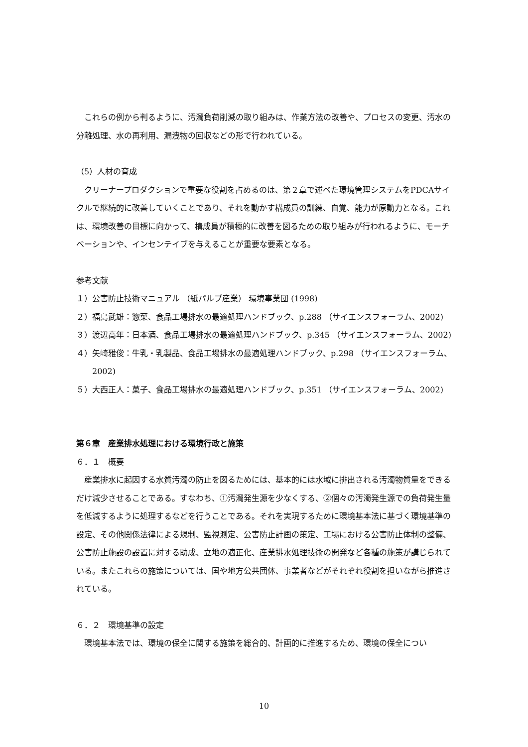これらの例から判るように、汚濁負荷削減の取り組みは、作業方法の改善や、プロセスの変更、汚水の分離処理、水の再利用、漏洩物の回収などの形で行われている。
（5）人材の育成
クリーナープロダクションで重要な役割を占めるのは、第２章で述べた環境管理システムをPDCAサイクルで継続的に改善していくことであり、それを動かす構成員の訓練、自覚、能力が原動力となる。これは、環境改善の目標に向かって、構成員が積極的に改善を図るための取り組みが行われるように、モーチベーションや、インセンテイブを与えることが重要な要素となる。
参考文献
１）公害防止技術マニュアル （紙パルプ産業） 環境事業団 (1998)
２）福島武雄：惣菜、食品工場排水の最適処理ハンドブック、p.288 （サイエンスフォーラム、2002)
３）渡辺高年：日本酒、食品工場排水の最適処理ハンドブック、p.345 （サイエンスフォーラム、2002)
４）矢崎雅俊：牛乳・乳製品、食品工場排水の最適処理ハンドブック、p.298 （サイエンスフォーラム、2002)
５）大西正人：菓子、食品工場排水の最適処理ハンドブック、p.351 （サイエンスフォーラム、2002)
第６章　産業排水処理における環境行政と施策
６．１　概要
産業排水に起因する水質汚濁の防止を図るためには、基本的には水域に排出される汚濁物質量をできるだけ減少させることである。すなわち、①汚濁発生源を少なくする、②個々の汚濁発生源での負荷発生量を低減するように処理するなどを行うことである。それを実現するために環境基本法に基づく環境基準の設定、その他関係法律による規制、監視測定、公害防止計画の策定、工場における公害防止体制の整備、公害防止施設の設置に対する助成、立地の適正化、産業排水処理技術の開発など各種の施策が講じられている。またこれらの施策については、国や地方公共団体、事業者などがそれぞれ役割を担いながら推進されている。
６．２　環境基準の設定
環境基本法では、環境の保全に関する施策を総合的、計画的に推進するため、環境の保全につい
10